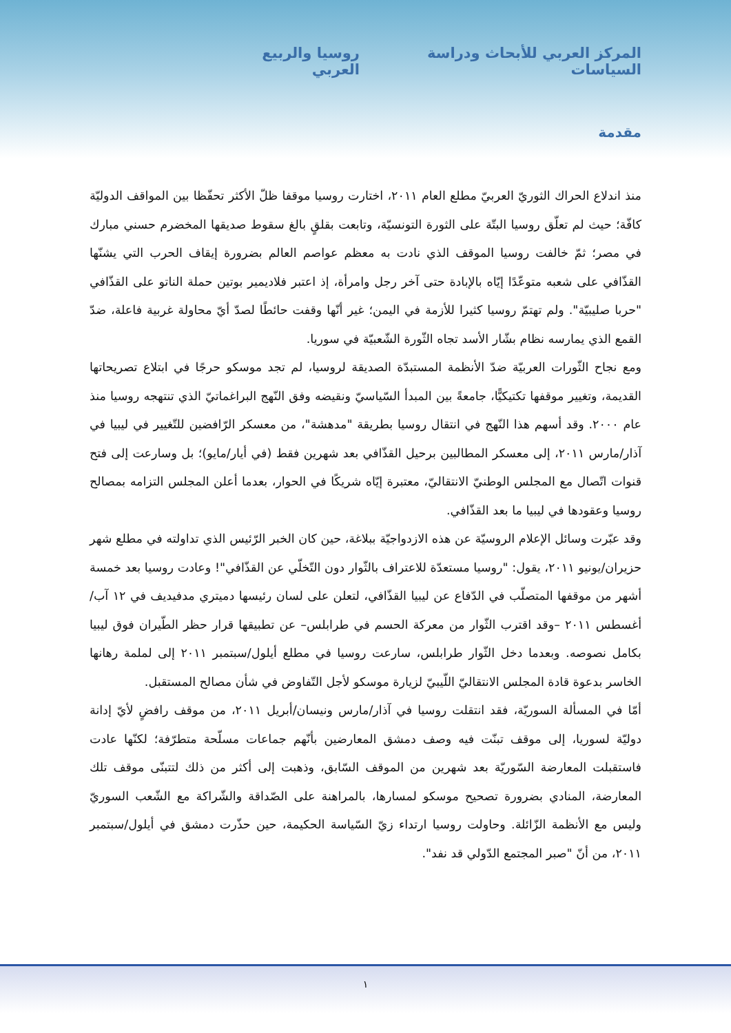المركز العربي للأبحاث ودراسة السياسات روسيا والربيع العربي
مقدمة
منذ اندلاع الحراك الثوريّ العربيّ مطلع العام ٢٠١١، اختارت روسيا موقفا ظلّ الأكثر تحفّظا بين المواقف الدوليّة كافّة؛ حيث لم تعلّق روسيا البتّة على الثورة التونسيّة، وتابعت بقلقٍ بالغ سقوط صديقها المخضرم حسني مبارك في مصر؛ ثمّ خالفت روسيا الموقف الذي نادت به معظم عواصم العالم بضرورة إيقاف الحرب التي يشنّها القذّافي على شعبه متوعّدًا إيّاه بالإبادة حتى آخر رجل وامرأة، إذ اعتبر فلاديمير بوتين حملة الناتو على القذّافي "حربا صليبيّة". ولم تهتمّ روسيا كثيرا للأزمة في اليمن؛ غير أنّها وقفت حائطًا لصدّ أيّ محاولة غربية فاعلة، ضدّ القمع الذي يمارسه نظام بشّار الأسد تجاه الثّورة الشّعبيّة في سوريا.
ومع نجاح الثّورات العربيّة ضدّ الأنظمة المستبدّة الصديقة لروسيا، لم تجد موسكو حرجًا في ابتلاع تصريحاتها القديمة، وتغيير موقفها تكتيكيًّا، جامعةً بين المبدأ السّياسيّ ونقيضه وفق النّهج البراغماتيّ الذي تنتهجه روسيا منذ عام ٢٠٠٠. وقد أسهم هذا النّهج في انتقال روسيا بطريقة "مدهشة"، من معسكر الرّافضين للتّغيير في ليبيا في آذار/مارس ٢٠١١، إلى معسكر المطالبين برحيل القذّافي بعد شهرين فقط (في أيار/مايو)؛ بل وسارعت إلى فتح قنوات اتّصال مع المجلس الوطنيّ الانتقاليّ، معتبرة إيّاه شريكًا في الحوار، بعدما أعلن المجلس التزامه بمصالح روسيا وعقودها في ليبيا ما بعد القذّافي.
وقد عبّرت وسائل الإعلام الروسيّة عن هذه الازدواجيّة ببلاغة، حين كان الخبر الرّئيس الذي تداولته في مطلع شهر حزيران/يونيو ٢٠١١، يقول: "روسيا مستعدّة للاعتراف بالثّوار دون التّخلّي عن القذّافي"! وعادت روسيا بعد خمسة أشهر من موقفها المتصلّب في الدّفاع عن ليبيا القذّافي، لتعلن على لسان رئيسها دميتري مدفيديف في ١٢ آب/أغسطس ٢٠١١ –وقد اقترب الثّوار من معركة الحسم في طرابلس– عن تطبيقها قرار حظر الطّيران فوق ليبيا بكامل نصوصه. وبعدما دخل الثّوار طرابلس، سارعت روسيا في مطلع أيلول/سبتمبر ٢٠١١ إلى لملمة رهانها الخاسر بدعوة قادة المجلس الانتقاليّ اللّيبيّ لزيارة موسكو لأجل التّفاوض في شأن مصالح المستقبل.
أمّا في المسألة السوريّة، فقد انتقلت روسيا في آذار/مارس ونيسان/أبريل ٢٠١١، من موقف رافضٍ لأيّ إدانة دوليّة لسوريا، إلى موقف تبنّت فيه وصف دمشق المعارضين بأنّهم جماعات مسلّحة متطرّفة؛ لكنّها عادت فاستقبلت المعارضة السّوريّة بعد شهرين من الموقف السّابق، وذهبت إلى أكثر من ذلك لتتبنّى موقف تلك المعارضة، المنادي بضرورة تصحيح موسكو لمسارها، بالمراهنة على الصّداقة والشّراكة مع الشّعب السوريّ وليس مع الأنظمة الزّائلة. وحاولت روسيا ارتداء زيّ السّياسة الحكيمة، حين حذّرت دمشق في أيلول/سبتمبر ٢٠١١، من أنّ "صبر المجتمع الدّولي قد نفد".
١